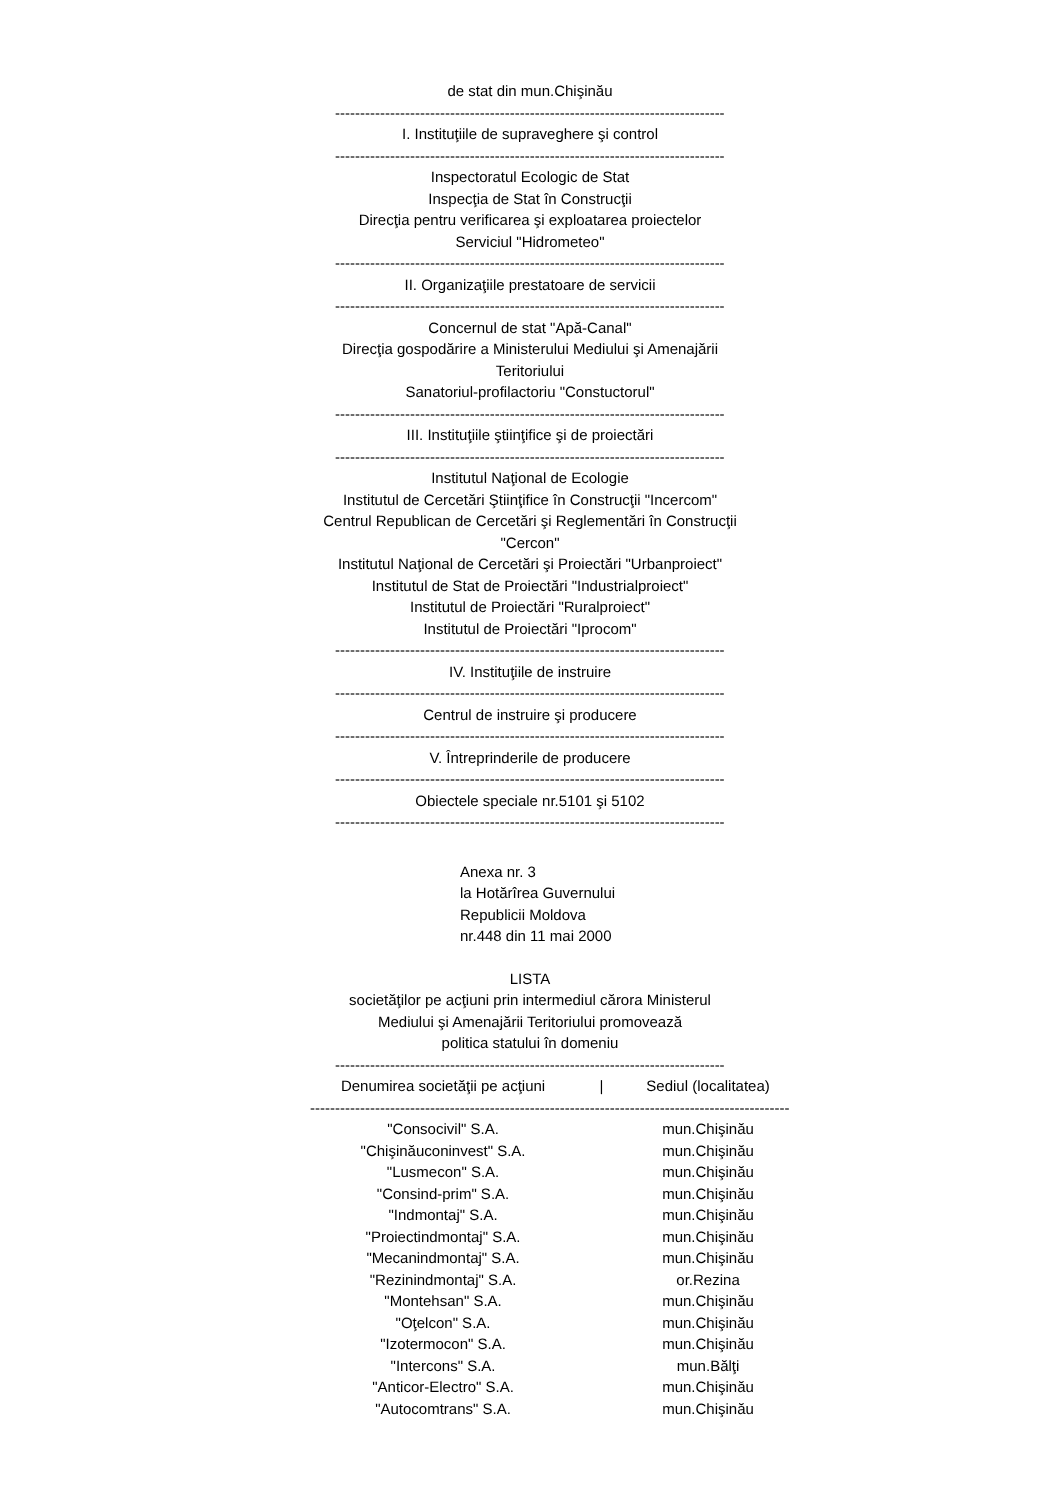de stat din mun.Chişinău
------------------------------------------------------------------------------------------------
I. Instituţiile de supraveghere şi control
------------------------------------------------------------------------------------------------
Inspectoratul Ecologic de Stat
Inspecţia de Stat în Construcţii
Direcţia pentru verificarea şi exploatarea proiectelor
Serviciul "Hidrometeo"
------------------------------------------------------------------------------------------------
II. Organizaţiile prestatoare de servicii
------------------------------------------------------------------------------------------------
Concernul de stat "Apă-Canal"
Direcţia gospodărire a Ministerului Mediului şi Amenajării
Teritoriului
Sanatoriul-profilactoriu "Constuctorul"
------------------------------------------------------------------------------------------------
III. Instituţiile ştiinţifice şi de proiectări
------------------------------------------------------------------------------------------------
Institutul Naţional de Ecologie
Institutul de Cercetări Ştiinţifice în Construcţii "Incercom"
Centrul Republican de Cercetări şi Reglementări în Construcţii
"Cercon"
Institutul Naţional de Cercetări şi Proiectări "Urbanproiect"
Institutul de Stat de Proiectări "Industrialproiect"
Institutul de Proiectări "Ruralproiect"
Institutul de Proiectări "Iprocom"
------------------------------------------------------------------------------------------------
IV. Instituţiile de instruire
------------------------------------------------------------------------------------------------
Centrul de instruire şi producere
------------------------------------------------------------------------------------------------
V. Întreprinderile de producere
------------------------------------------------------------------------------------------------
Obiectele speciale nr.5101 şi 5102
------------------------------------------------------------------------------------------------
Anexa nr. 3
la Hotărîrea Guvernului
Republicii Moldova
nr.448 din 11 mai 2000
LISTA
societăţilor pe acţiuni prin intermediul cărora Ministerul
Mediului şi Amenajării Teritoriului promovează
politica statului în domeniu
------------------------------------------------------------------------------------------------
| Denumirea societăţii pe acţiuni | / | Sediul (localitatea) |
| --- | --- | --- |
| ------------------------------------------------------------------------------------------------ | | |
| "Consocivil" S.A. | | mun.Chişinău |
| "Chişinăuconinvest" S.A. | | mun.Chişinău |
| "Lusmecon" S.A. | | mun.Chişinău |
| "Consind-prim" S.A. | | mun.Chişinău |
| "Indmontaj" S.A. | | mun.Chişinău |
| "Proiectindmontaj" S.A. | | mun.Chişinău |
| "Mecanindmontaj" S.A. | | mun.Chişinău |
| "Rezinindmontaj" S.A. | | or.Rezina |
| "Montehsan" S.A. | | mun.Chişinău |
| "Oţelcon" S.A. | | mun.Chişinău |
| "Izotermocon" S.A. | | mun.Chişinău |
| "Intercons" S.A. | | mun.Bălţi |
| "Anticor-Electro" S.A. | | mun.Chişinău |
| "Autocomtrans" S.A. | | mun.Chişinău |